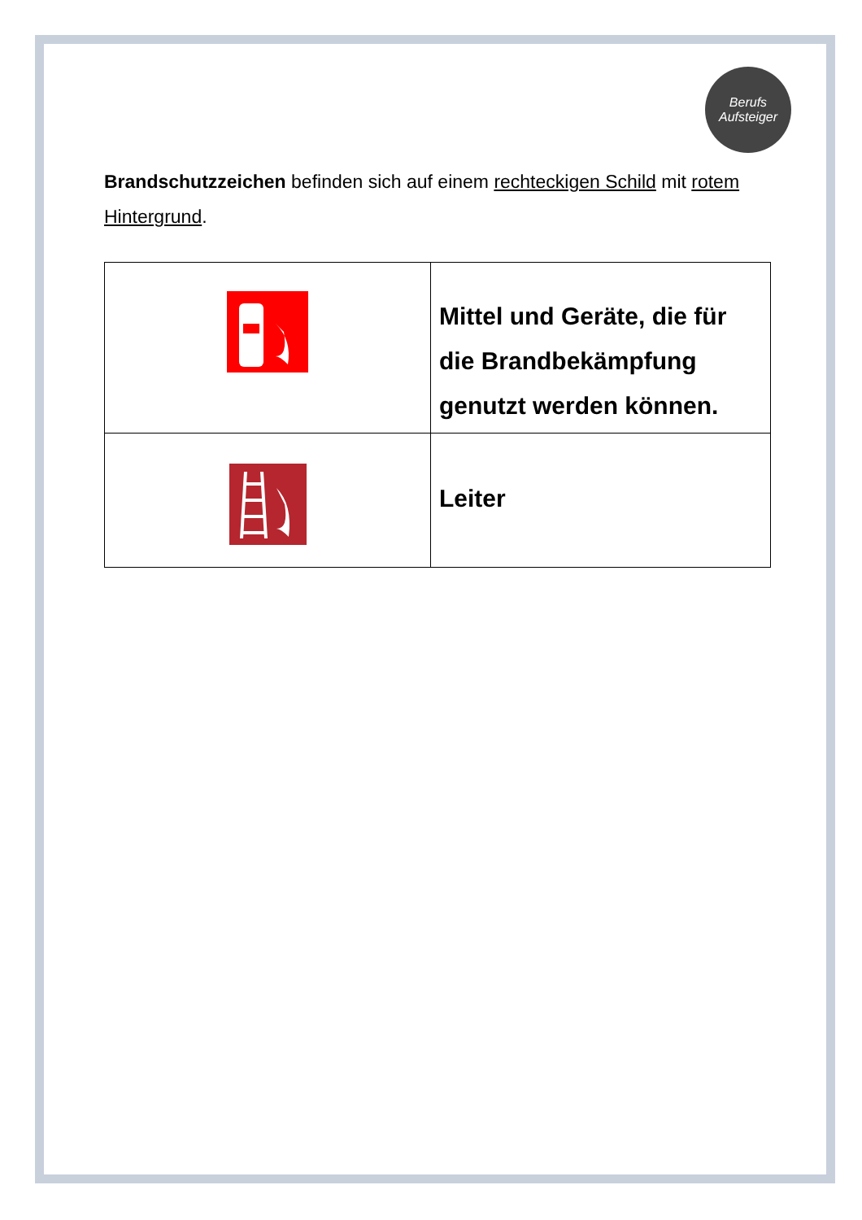Berufs
Aufsteiger
Brandschutzzeichen befinden sich auf einem rechteckigen Schild mit rotem Hintergrund.
| | Mittel und Geräte, die für die Brandbekämpfung genutzt werden können. |
| | Leiter |